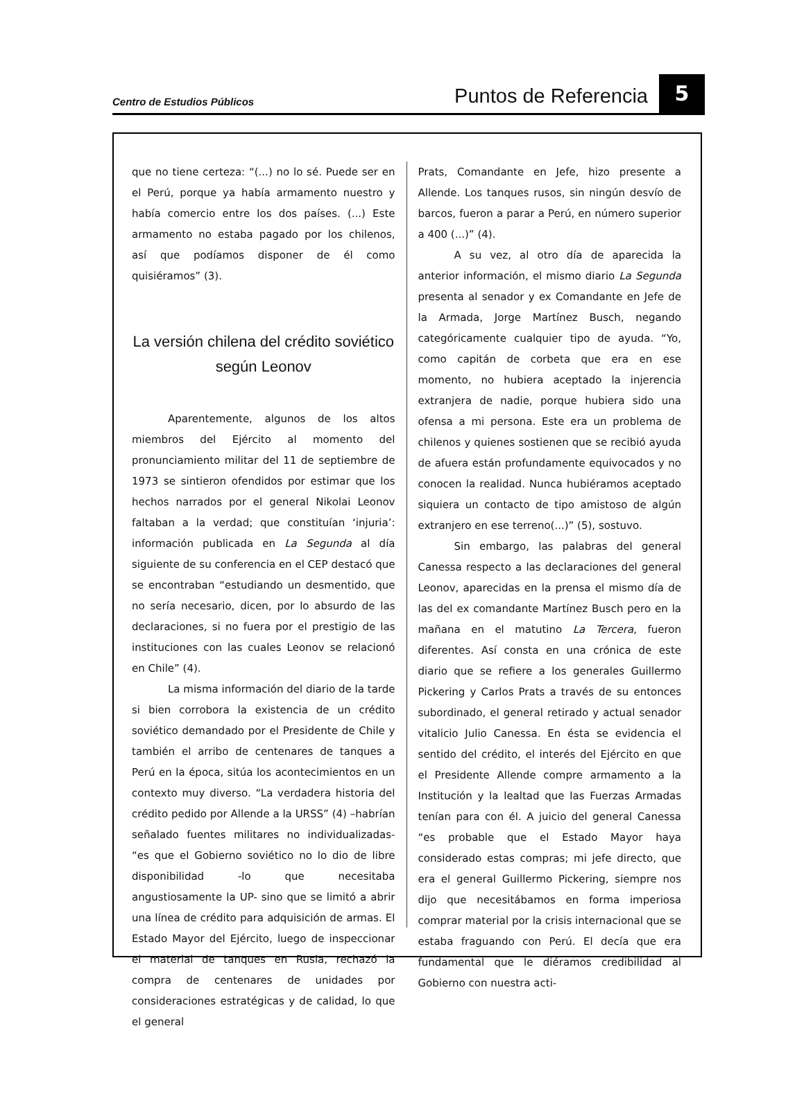Centro de Estudios Públicos
Puntos de Referencia
5
que no tiene certeza: “(...) no lo sé. Puede ser en el Perú, porque ya había armamento nuestro y había comercio entre los dos países. (...) Este armamento no estaba pagado por los chilenos, así que podíamos disponer de él como quisiéramos” (3).
La versión chilena del crédito soviético
según Leonov
Aparentemente, algunos de los altos miembros del Ejército al momento del pronunciamiento militar del 11 de septiembre de 1973 se sintieron ofendidos por estimar que los hechos narrados por el general Nikolai Leonov faltaban a la verdad; que constituían ‘injuria’: información publicada en La Segunda al día siguiente de su conferencia en el CEP destacó que se encontraban “estudiando un desmentido, que no sería necesario, dicen, por lo absurdo de las declaraciones, si no fuera por el prestigio de las instituciones con las cuales Leonov se relacionó en Chile” (4).
La misma información del diario de la tarde si bien corrobora la existencia de un crédito soviético demandado por el Presidente de Chile y también el arribo de centenares de tanques a Perú en la época, sitúa los acontecimientos en un contexto muy diverso. “La verdadera historia del crédito pedido por Allende a la URSS” (4) –habrían señalado fuentes militares no individualizadas- “es que el Gobierno soviético no lo dio de libre disponibilidad -lo que necesitaba angustiosamente la UP- sino que se limitó a abrir una línea de crédito para adquisición de armas. El Estado Mayor del Ejército, luego de inspeccionar el material de tanques en Rusia, rechazó la compra de centenares de unidades por consideraciones estratégicas y de calidad, lo que el general
Prats, Comandante en Jefe, hizo presente a Allende. Los tanques rusos, sin ningún desvío de barcos, fueron a parar a Perú, en número superior a 400 (...)” (4).
A su vez, al otro día de aparecida la anterior información, el mismo diario La Segunda presenta al senador y ex Comandante en Jefe de la Armada, Jorge Martínez Busch, negando categóricamente cualquier tipo de ayuda. “Yo, como capitán de corbeta que era en ese momento, no hubiera aceptado la injerencia extranjera de nadie, porque hubiera sido una ofensa a mi persona. Este era un problema de chilenos y quienes sostienen que se recibió ayuda de afuera están profundamente equivocados y no conocen la realidad. Nunca hubiéramos aceptado siquiera un contacto de tipo amistoso de algún extranjero en ese terreno(...)” (5), sostuvo.
Sin embargo, las palabras del general Canessa respecto a las declaraciones del general Leonov, aparecidas en la prensa el mismo día de las del ex comandante Martínez Busch pero en la mañana en el matutino La Tercera, fueron diferentes. Así consta en una crónica de este diario que se refiere a los generales Guillermo Pickering y Carlos Prats a través de su entonces subordinado, el general retirado y actual senador vitalicio Julio Canessa. En ésta se evidencia el sentido del crédito, el interés del Ejército en que el Presidente Allende compre armamento a la Institución y la lealtad que las Fuerzas Armadas tenían para con él. A juicio del general Canessa “es probable que el Estado Mayor haya considerado estas compras; mi jefe directo, que era el general Guillermo Pickering, siempre nos dijo que necesitábamos en forma imperiosa comprar material por la crisis internacional que se estaba fraguando con Perú. El decía que era fundamental que le diéramos credibilidad al Gobierno con nuestra acti-